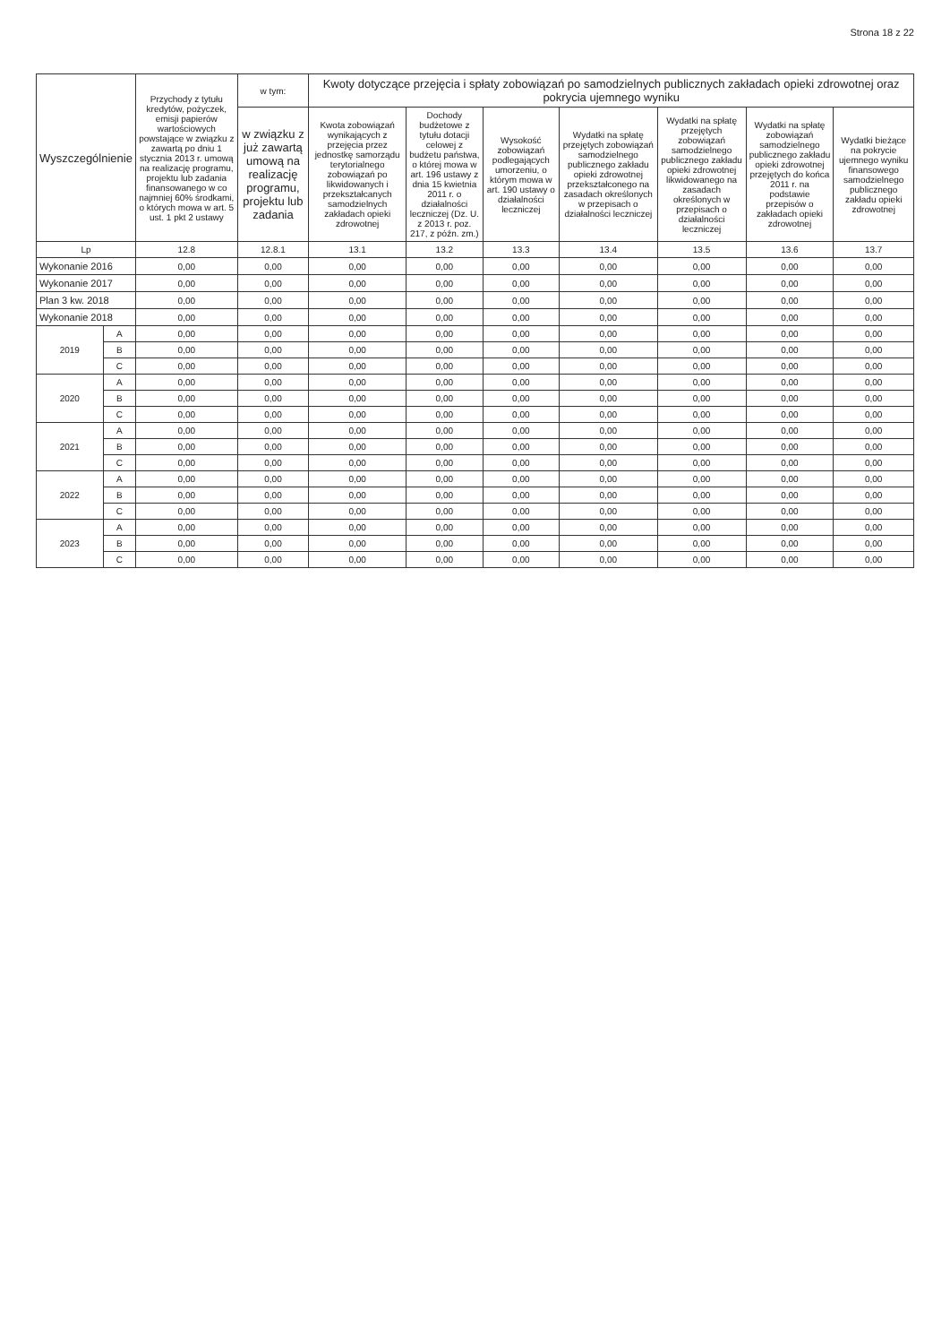Strona 18 z 22
| Wyszczególnienie | | Przychody z tytułu kredytów, pożyczek, emisji papierów wartościowych powstające w związku z zawartą po dniu 1 stycznia 2013 r. umową na realizację programu, projektu lub zadania finansowanego w co najmniej 60% środkami, o których mowa w art. 5 ust. 1 pkt 2 ustawy | w tym: | Kwoty dotyczące przejęcia i spłaty zobowiązań po samodzielnych publicznych zakładach opieki zdrowotnej oraz pokrycia ujemnego wyniku | | | | | | |
| --- | --- | --- | --- | --- | --- | --- | --- | --- | --- | --- |
| | | | w związku z już zawartą umową na realizację programu, projektu lub zadania | Kwota zobowiązań wynikających z przejęcia przez jednostkę samorządu terytorialnego zobowiązań po likwidowanych i przekształcanych samodzielnych zakładach opieki zdrowotnej | Dochody budżetowe z tytułu dotacji celowej z budżetu państwa, o której mowa w art. 196 ustawy z dnia 15 kwietnia 2011 r. o działalności leczniczej (Dz. U. z 2013 r. poz. 217, z późn. zm.) | Wysokość zobowiązań podlegających umorzeniu, o którym mowa w art. 190 ustawy o działalności leczniczej | Wydatki na spłatę przejętych zobowiązań samodzielnego publicznego zakładu opieki zdrowotnej przekształconego na zasadach określonych w przepisach o działalności leczniczej | Wydatki na spłatę przejętych zobowiązań samodzielnego publicznego zakładu opieki zdrowotnej likwidowanego na zasadach określonych w przepisach o działalności leczniczej | Wydatki na spłatę zobowiązań samodzielnego publicznego zakładu opieki zdrowotnej przejętych do końca 2011 r. na podstawie przepisów o zakładach opieki zdrowotnej | Wydatki bieżące na pokrycie ujemnego wyniku finansowego samodzielnego publicznego zakładu opieki zdrowotnej |
| Lp | | 12.8 | 12.8.1 | 13.1 | 13.2 | 13.3 | 13.4 | 13.5 | 13.6 | 13.7 |
| Wykonanie 2016 | | 0,00 | 0,00 | 0,00 | 0,00 | 0,00 | 0,00 | 0,00 | 0,00 | 0,00 |
| Wykonanie 2017 | | 0,00 | 0,00 | 0,00 | 0,00 | 0,00 | 0,00 | 0,00 | 0,00 | 0,00 |
| Plan 3 kw. 2018 | | 0,00 | 0,00 | 0,00 | 0,00 | 0,00 | 0,00 | 0,00 | 0,00 | 0,00 |
| Wykonanie 2018 | | 0,00 | 0,00 | 0,00 | 0,00 | 0,00 | 0,00 | 0,00 | 0,00 | 0,00 |
| 2019 | A | 0,00 | 0,00 | 0,00 | 0,00 | 0,00 | 0,00 | 0,00 | 0,00 | 0,00 |
| | B | 0,00 | 0,00 | 0,00 | 0,00 | 0,00 | 0,00 | 0,00 | 0,00 | 0,00 |
| | C | 0,00 | 0,00 | 0,00 | 0,00 | 0,00 | 0,00 | 0,00 | 0,00 | 0,00 |
| 2020 | A | 0,00 | 0,00 | 0,00 | 0,00 | 0,00 | 0,00 | 0,00 | 0,00 | 0,00 |
| | B | 0,00 | 0,00 | 0,00 | 0,00 | 0,00 | 0,00 | 0,00 | 0,00 | 0,00 |
| | C | 0,00 | 0,00 | 0,00 | 0,00 | 0,00 | 0,00 | 0,00 | 0,00 | 0,00 |
| 2021 | A | 0,00 | 0,00 | 0,00 | 0,00 | 0,00 | 0,00 | 0,00 | 0,00 | 0,00 |
| | B | 0,00 | 0,00 | 0,00 | 0,00 | 0,00 | 0,00 | 0,00 | 0,00 | 0,00 |
| | C | 0,00 | 0,00 | 0,00 | 0,00 | 0,00 | 0,00 | 0,00 | 0,00 | 0,00 |
| 2022 | A | 0,00 | 0,00 | 0,00 | 0,00 | 0,00 | 0,00 | 0,00 | 0,00 | 0,00 |
| | B | 0,00 | 0,00 | 0,00 | 0,00 | 0,00 | 0,00 | 0,00 | 0,00 | 0,00 |
| | C | 0,00 | 0,00 | 0,00 | 0,00 | 0,00 | 0,00 | 0,00 | 0,00 | 0,00 |
| 2023 | A | 0,00 | 0,00 | 0,00 | 0,00 | 0,00 | 0,00 | 0,00 | 0,00 | 0,00 |
| | B | 0,00 | 0,00 | 0,00 | 0,00 | 0,00 | 0,00 | 0,00 | 0,00 | 0,00 |
| | C | 0,00 | 0,00 | 0,00 | 0,00 | 0,00 | 0,00 | 0,00 | 0,00 | 0,00 |